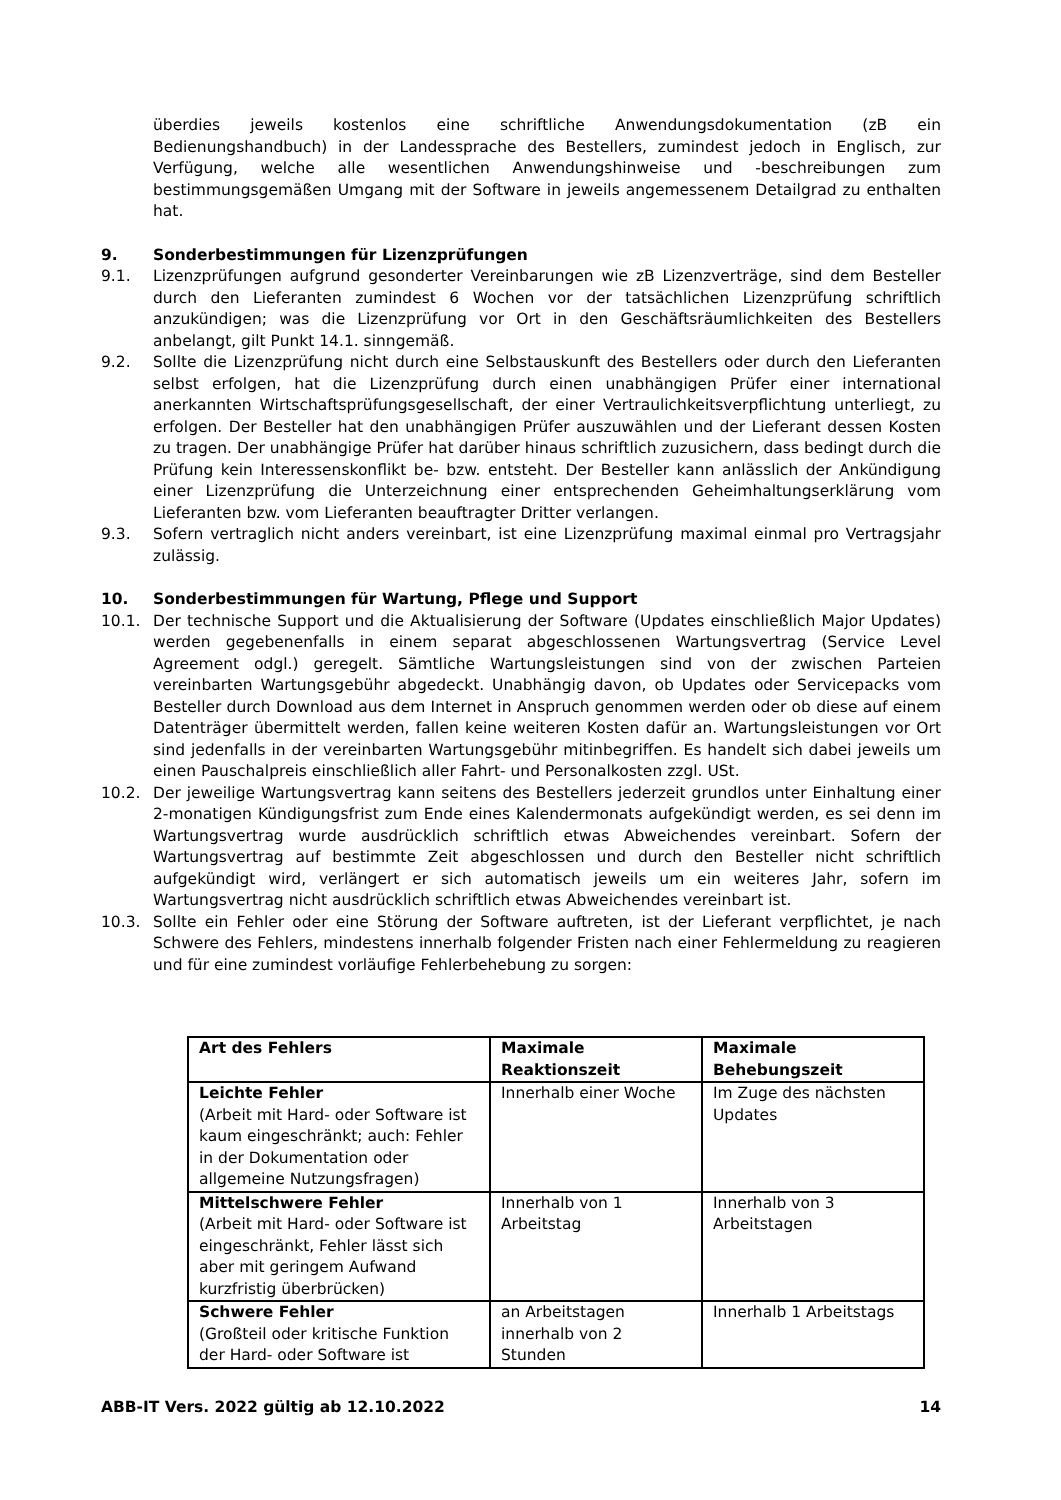überdies jeweils kostenlos eine schriftliche Anwendungsdokumentation (zB ein Bedienungshandbuch) in der Landessprache des Bestellers, zumindest jedoch in Englisch, zur Verfügung, welche alle wesentlichen Anwendungshinweise und -beschreibungen zum bestimmungsgemäßen Umgang mit der Software in jeweils angemessenem Detailgrad zu enthalten hat.
9. Sonderbestimmungen für Lizenzprüfungen
9.1. Lizenzprüfungen aufgrund gesonderter Vereinbarungen wie zB Lizenzverträge, sind dem Besteller durch den Lieferanten zumindest 6 Wochen vor der tatsächlichen Lizenzprüfung schriftlich anzukündigen; was die Lizenzprüfung vor Ort in den Geschäftsräumlichkeiten des Bestellers anbelangt, gilt Punkt 14.1. sinngemäß.
9.2. Sollte die Lizenzprüfung nicht durch eine Selbstauskunft des Bestellers oder durch den Lieferanten selbst erfolgen, hat die Lizenzprüfung durch einen unabhängigen Prüfer einer international anerkannten Wirtschaftsprüfungsgesellschaft, der einer Vertraulichkeitsverpflichtung unterliegt, zu erfolgen. Der Besteller hat den unabhängigen Prüfer auszuwählen und der Lieferant dessen Kosten zu tragen. Der unabhängige Prüfer hat darüber hinaus schriftlich zuzusichern, dass bedingt durch die Prüfung kein Interessenskonflikt be- bzw. entsteht. Der Besteller kann anlässlich der Ankündigung einer Lizenzprüfung die Unterzeichnung einer entsprechenden Geheimhaltungserklärung vom Lieferanten bzw. vom Lieferanten beauftragter Dritter verlangen.
9.3. Sofern vertraglich nicht anders vereinbart, ist eine Lizenzprüfung maximal einmal pro Vertragsjahr zulässig.
10. Sonderbestimmungen für Wartung, Pflege und Support
10.1. Der technische Support und die Aktualisierung der Software (Updates einschließlich Major Updates) werden gegebenenfalls in einem separat abgeschlossenen Wartungsvertrag (Service Level Agreement odgl.) geregelt. Sämtliche Wartungsleistungen sind von der zwischen Parteien vereinbarten Wartungsgebühr abgedeckt. Unabhängig davon, ob Updates oder Servicepacks vom Besteller durch Download aus dem Internet in Anspruch genommen werden oder ob diese auf einem Datenträger übermittelt werden, fallen keine weiteren Kosten dafür an. Wartungsleistungen vor Ort sind jedenfalls in der vereinbarten Wartungsgebühr mitinbegriffen. Es handelt sich dabei jeweils um einen Pauschalpreis einschließlich aller Fahrt- und Personalkosten zzgl. USt.
10.2. Der jeweilige Wartungsvertrag kann seitens des Bestellers jederzeit grundlos unter Einhaltung einer 2-monatigen Kündigungsfrist zum Ende eines Kalendermonats aufgekündigt werden, es sei denn im Wartungsvertrag wurde ausdrücklich schriftlich etwas Abweichendes vereinbart. Sofern der Wartungsvertrag auf bestimmte Zeit abgeschlossen und durch den Besteller nicht schriftlich aufgekündigt wird, verlängert er sich automatisch jeweils um ein weiteres Jahr, sofern im Wartungsvertrag nicht ausdrücklich schriftlich etwas Abweichendes vereinbart ist.
10.3. Sollte ein Fehler oder eine Störung der Software auftreten, ist der Lieferant verpflichtet, je nach Schwere des Fehlers, mindestens innerhalb folgender Fristen nach einer Fehlermeldung zu reagieren und für eine zumindest vorläufige Fehlerbehebung zu sorgen:
| Art des Fehlers | Maximale Reaktionszeit | Maximale Behebungszeit |
| --- | --- | --- |
| Leichte Fehler (Arbeit mit Hard- oder Software ist kaum eingeschränkt; auch: Fehler in der Dokumentation oder allgemeine Nutzungsfragen) | Innerhalb einer Woche | Im Zuge des nächsten Updates |
| Mittelschwere Fehler (Arbeit mit Hard- oder Software ist eingeschränkt, Fehler lässt sich aber mit geringem Aufwand kurzfristig überbrücken) | Innerhalb von 1 Arbeitstag | Innerhalb von 3 Arbeitstagen |
| Schwere Fehler (Großteil oder kritische Funktion der Hard- oder Software ist | an Arbeitstagen innerhalb von 2 Stunden | Innerhalb 1 Arbeitstags |
ABB-IT Vers. 2022 gültig ab 12.10.2022 14